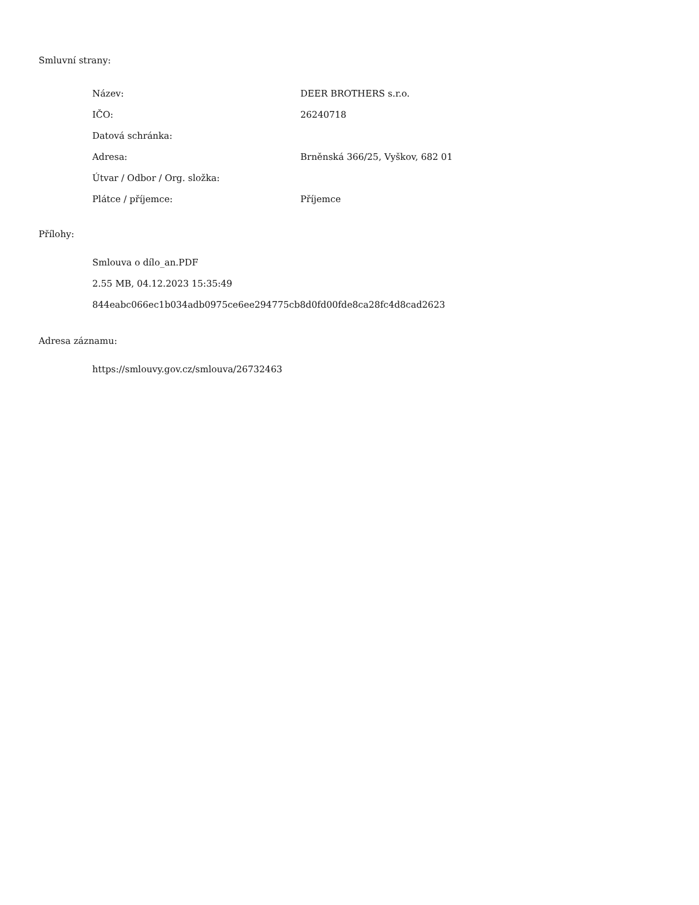Smluvní strany:
Název: DEER BROTHERS s.r.o.
IČO: 26240718
Datová schránka:
Adresa: Brněnská 366/25, Vyškov, 682 01
Útvar / Odbor / Org. složka:
Plátce / příjemce: Příjemce
Přílohy:
Smlouva o dílo_an.PDF
2.55 MB, 04.12.2023 15:35:49
844eabc066ec1b034adb0975ce6ee294775cb8d0fd00fde8ca28fc4d8cad2623
Adresa záznamu:
https://smlouvy.gov.cz/smlouva/26732463